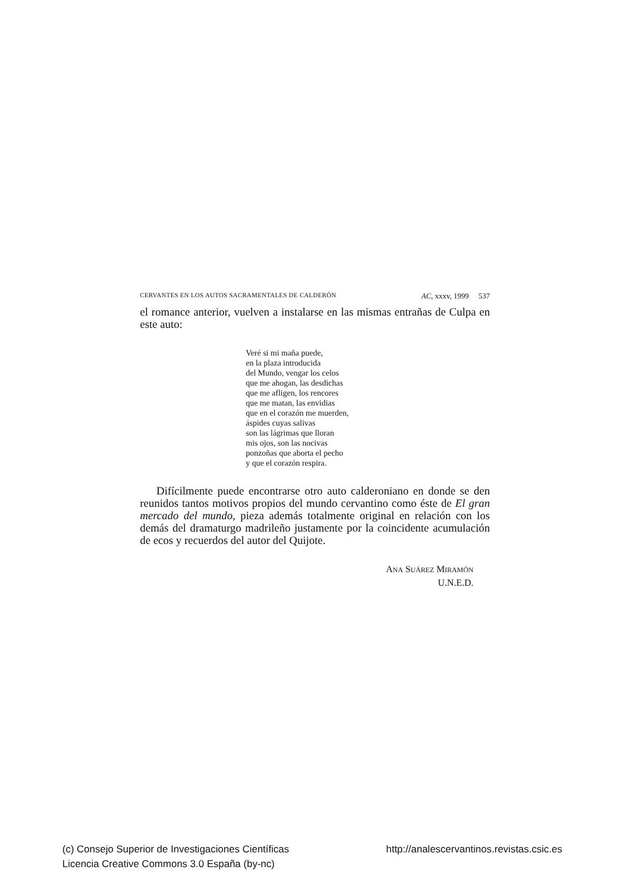CERVANTES EN LOS AUTOS SACRAMENTALES DE CALDERÓN AC, xxxv, 1999 537
el romance anterior, vuelven a instalarse en las mismas entrañas de Culpa en este auto:
Veré si mi maña puede,
en la plaza introducida
del Mundo, vengar los celos
que me ahogan, las desdichas
que me afligen, los rencores
que me matan, las envidias
que en el corazón me muerden,
áspides cuyas salivas
son las lágrimas que lloran
mis ojos, son las nocivas
ponzoñas que aborta el pecho
y que el corazón respira.
Difícilmente puede encontrarse otro auto calderoniano en donde se den reunidos tantos motivos propios del mundo cervantino como éste de El gran mercado del mundo, pieza además totalmente original en relación con los demás del dramaturgo madrileño justamente por la coincidente acumulación de ecos y recuerdos del autor del Quijote.
ANA SUÁREZ MIRAMÓN
U.N.E.D.
http://analescervantinos.revistas.csic.es (c) Consejo Superior de Investigaciones Científicas
Licencia Creative Commons 3.0 España (by-nc)